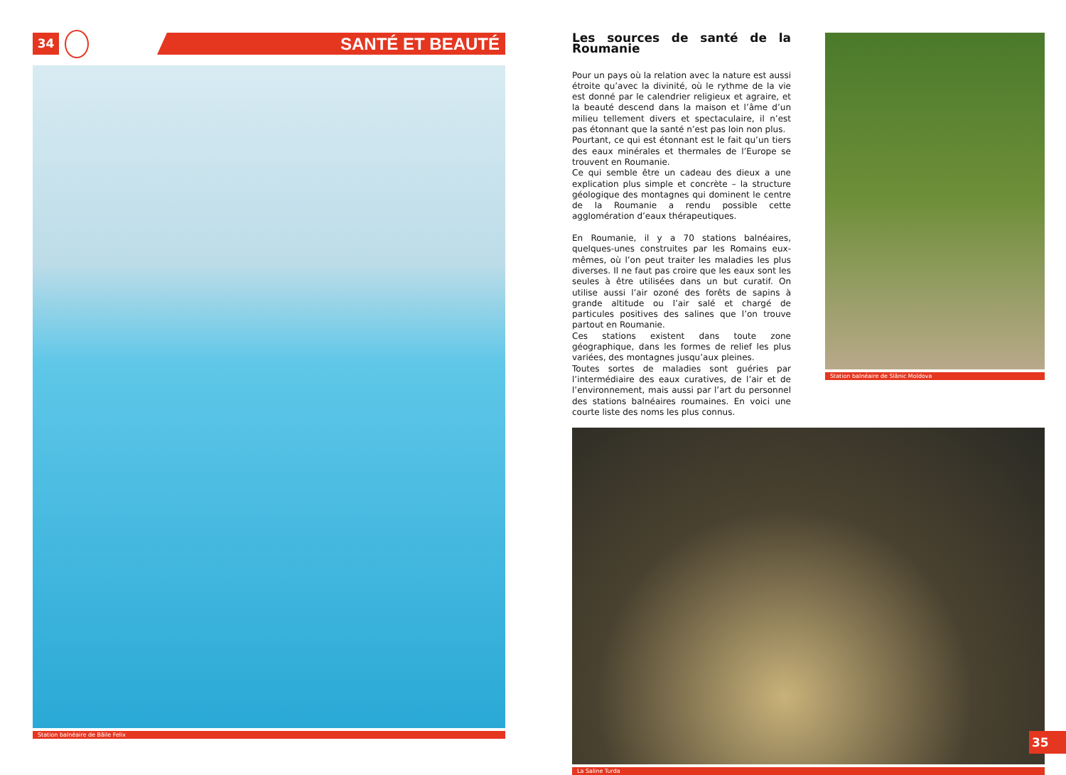34
SANTÉ ET BEAUTÉ
Station balnéaire de Băile Felix
Les sources de santé de la Roumanie
Pour un pays où la relation avec la nature est aussi étroite qu’avec la divinité, où le rythme de la vie est donné par le calendrier religieux et agraire, et la beauté descend dans la maison et l’âme d’un milieu tellement divers et spectaculaire, il n’est pas étonnant que la santé n’est pas loin non plus.
Pourtant, ce qui est étonnant est le fait qu’un tiers des eaux minérales et thermales de l’Europe se trouvent en Roumanie.
Ce qui semble être un cadeau des dieux a une explication plus simple et concrète – la structure géologique des montagnes qui dominent le centre de la Roumanie a rendu possible cette agglomération d’eaux thérapeutiques.
En Roumanie, il y a 70 stations balnéaires, quelques-unes construites par les Romains eux-mêmes, où l’on peut traiter les maladies les plus diverses. Il ne faut pas croire que les eaux sont les seules à être utilisées dans un but curatif. On utilise aussi l’air ozoné des forêts de sapins à grande altitude ou l’air salé et chargé de particules positives des salines que l’on trouve partout en Roumanie.
Ces stations existent dans toute zone géographique, dans les formes de relief les plus variées, des montagnes jusqu’aux pleines.
Toutes sortes de maladies sont guéries par l’intermédiaire des eaux curatives, de l’air et de l’environnement, mais aussi par l’art du personnel des stations balnéaires roumaines. En voici une courte liste des noms les plus connus.
Station balnéaire de Slănic Moldova
La Saline Turda
35